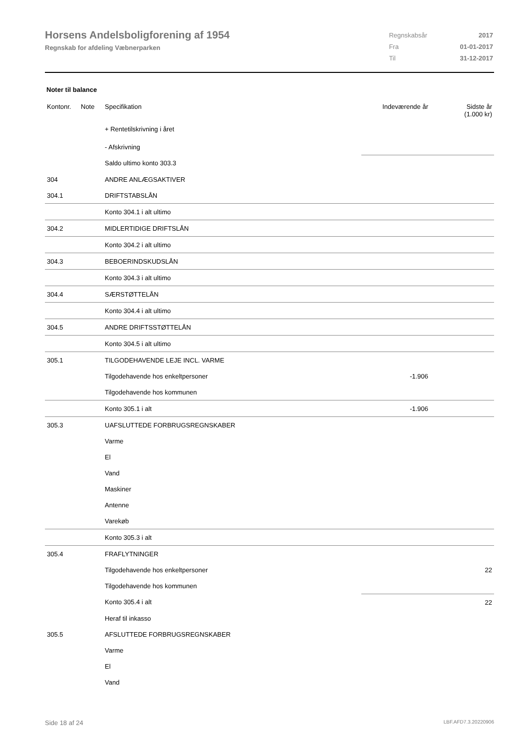Horsens Andelsboligforening af 1954
Regnskab for afdeling Væbnerparken
| Regnskabsår | 2017 |
| Fra | 01-01-2017 |
| Til | 31-12-2017 |
Noter til balance
| Kontonr. | Note | Specifikation | Indeværende år | Sidste år (1.000 kr) |
| --- | --- | --- | --- | --- |
| | | + Rentetilskrivning i året | | |
| | | - Afskrivning | | |
| | | Saldo ultimo konto 303.3 | | |
| 304 | | ANDRE ANLÆGSAKTIVER | | |
| 304.1 | | DRIFTSTABSLÅN | | |
| | | Konto 304.1 i alt ultimo | | |
| 304.2 | | MIDLERTIDIGE DRIFTSLÅN | | |
| | | Konto 304.2 i alt ultimo | | |
| 304.3 | | BEBOERINDSKUDSLÅN | | |
| | | Konto 304.3 i alt ultimo | | |
| 304.4 | | SÆRSTØTTELÅN | | |
| | | Konto 304.4 i alt ultimo | | |
| 304.5 | | ANDRE DRIFTSSTØTTELÅN | | |
| | | Konto 304.5 i alt ultimo | | |
| 305.1 | | TILGODEHAVENDE LEJE INCL. VARME | | |
| | | Tilgodehavende hos enkeltpersoner | -1.906 | |
| | | Tilgodehavende hos kommunen | | |
| | | Konto 305.1 i alt | -1.906 | |
| 305.3 | | UAFSLUTTEDE FORBRUGSREGNSKABER | | |
| | | Varme | | |
| | | El | | |
| | | Vand | | |
| | | Maskiner | | |
| | | Antenne | | |
| | | Varekøb | | |
| | | Konto 305.3 i alt | | |
| 305.4 | | FRAFLYTNINGER | | |
| | | Tilgodehavende hos enkeltpersoner | | 22 |
| | | Tilgodehavende hos kommunen | | |
| | | Konto 305.4 i alt | | 22 |
| | | Heraf til inkasso | | |
| 305.5 | | AFSLUTTEDE FORBRUGSREGNSKABER | | |
| | | Varme | | |
| | | El | | |
| | | Vand | | |
Side 18 af 24 LBF.AFD7.3.20220906